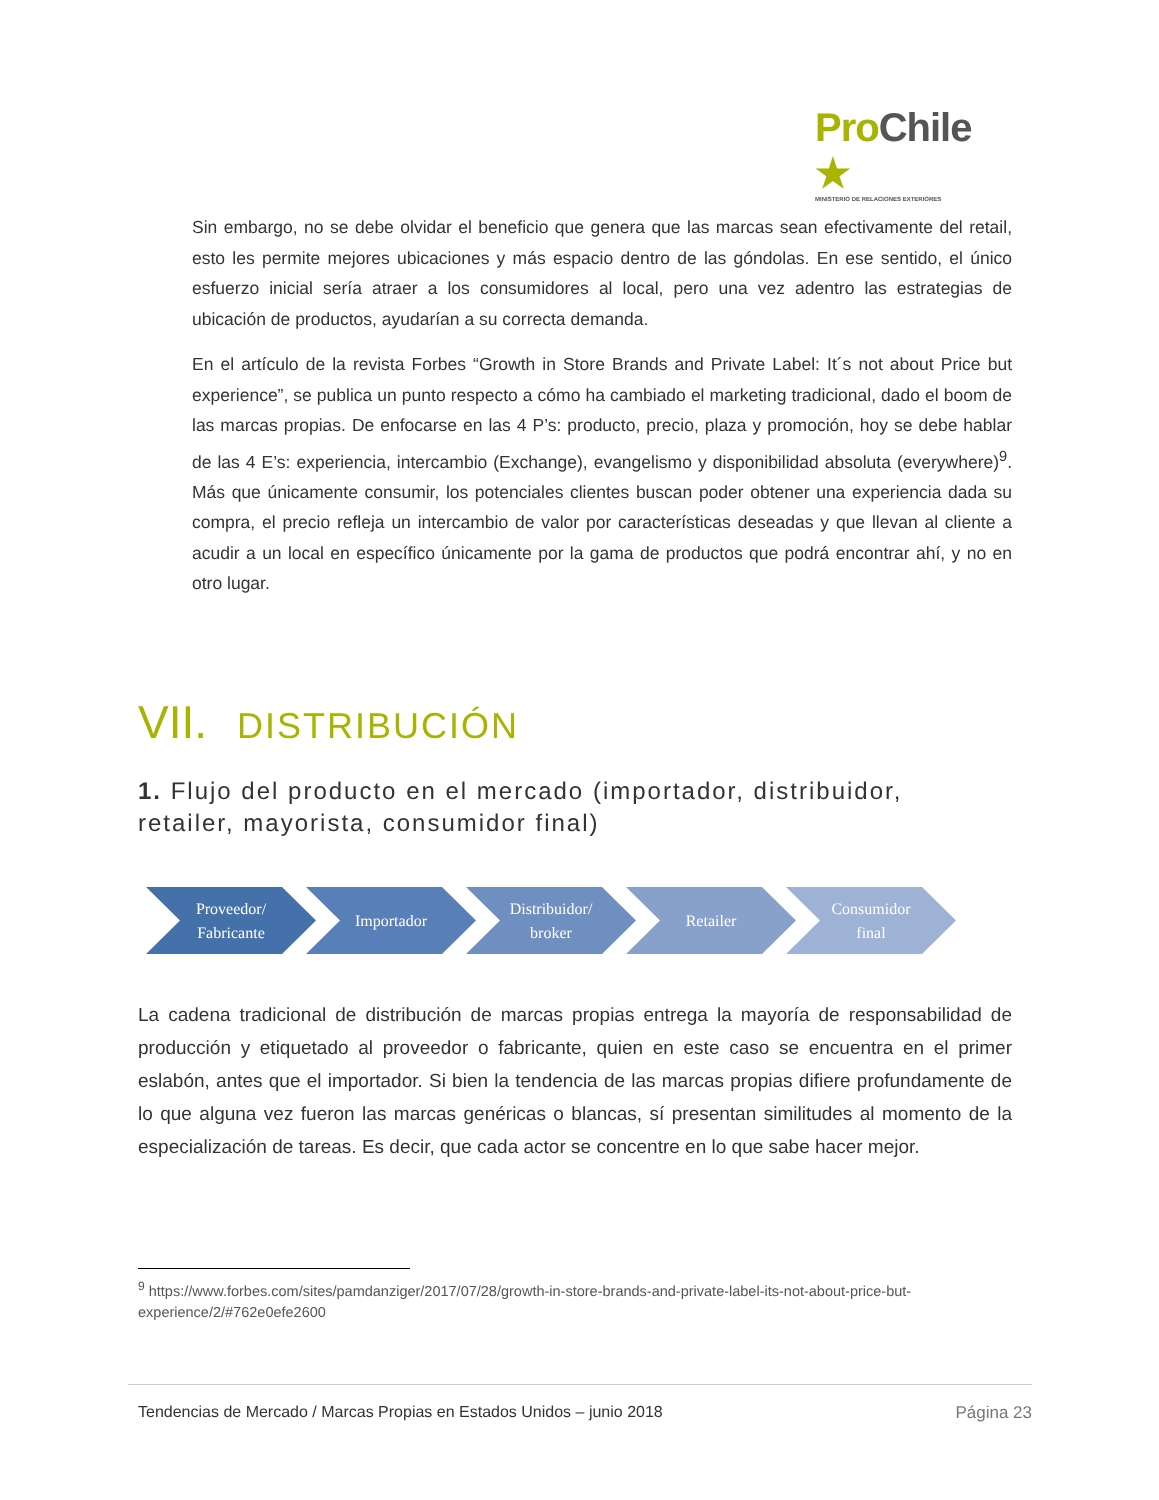ProChile ★
MINISTERIO DE RELACIONES EXTERIORES
Sin embargo, no se debe olvidar el beneficio que genera que las marcas sean efectivamente del retail, esto les permite mejores ubicaciones y más espacio dentro de las góndolas. En ese sentido, el único esfuerzo inicial sería atraer a los consumidores al local, pero una vez adentro las estrategias de ubicación de productos, ayudarían a su correcta demanda.
En el artículo de la revista Forbes “Growth in Store Brands and Private Label: It´s not about Price but experience”, se publica un punto respecto a cómo ha cambiado el marketing tradicional, dado el boom de las marcas propias. De enfocarse en las 4 P’s: producto, precio, plaza y promoción, hoy se debe hablar de las 4 E’s: experiencia, intercambio (Exchange), evangelismo y disponibilidad absoluta (everywhere)<sup>9</sup>. Más que únicamente consumir, los potenciales clientes buscan poder obtener una experiencia dada su compra, el precio refleja un intercambio de valor por características deseadas y que llevan al cliente a acudir a un local en específico únicamente por la gama de productos que podrá encontrar ahí, y no en otro lugar.
VII. DISTRIBUCIÓN
1. Flujo del producto en el mercado (importador, distribuidor, retailer, mayorista, consumidor final)
Proveedor/
Fabricante
Importador Distribuidor/
broker
Retailer Consumidor
final
La cadena tradicional de distribución de marcas propias entrega la mayoría de responsabilidad de producción y etiquetado al proveedor o fabricante, quien en este caso se encuentra en el primer eslabón, antes que el importador. Si bien la tendencia de las marcas propias difiere profundamente de lo que alguna vez fueron las marcas genéricas o blancas, sí presentan similitudes al momento de la especialización de tareas. Es decir, que cada actor se concentre en lo que sabe hacer mejor.
<sup>9</sup> https://www.forbes.com/sites/pamdanziger/2017/07/28/growth-in-store-brands-and-private-label-its-not-about-price-but-experience/2/#762e0efe2600
Tendencias de Mercado / Marcas Propias en Estados Unidos – junio 2018 Página 23